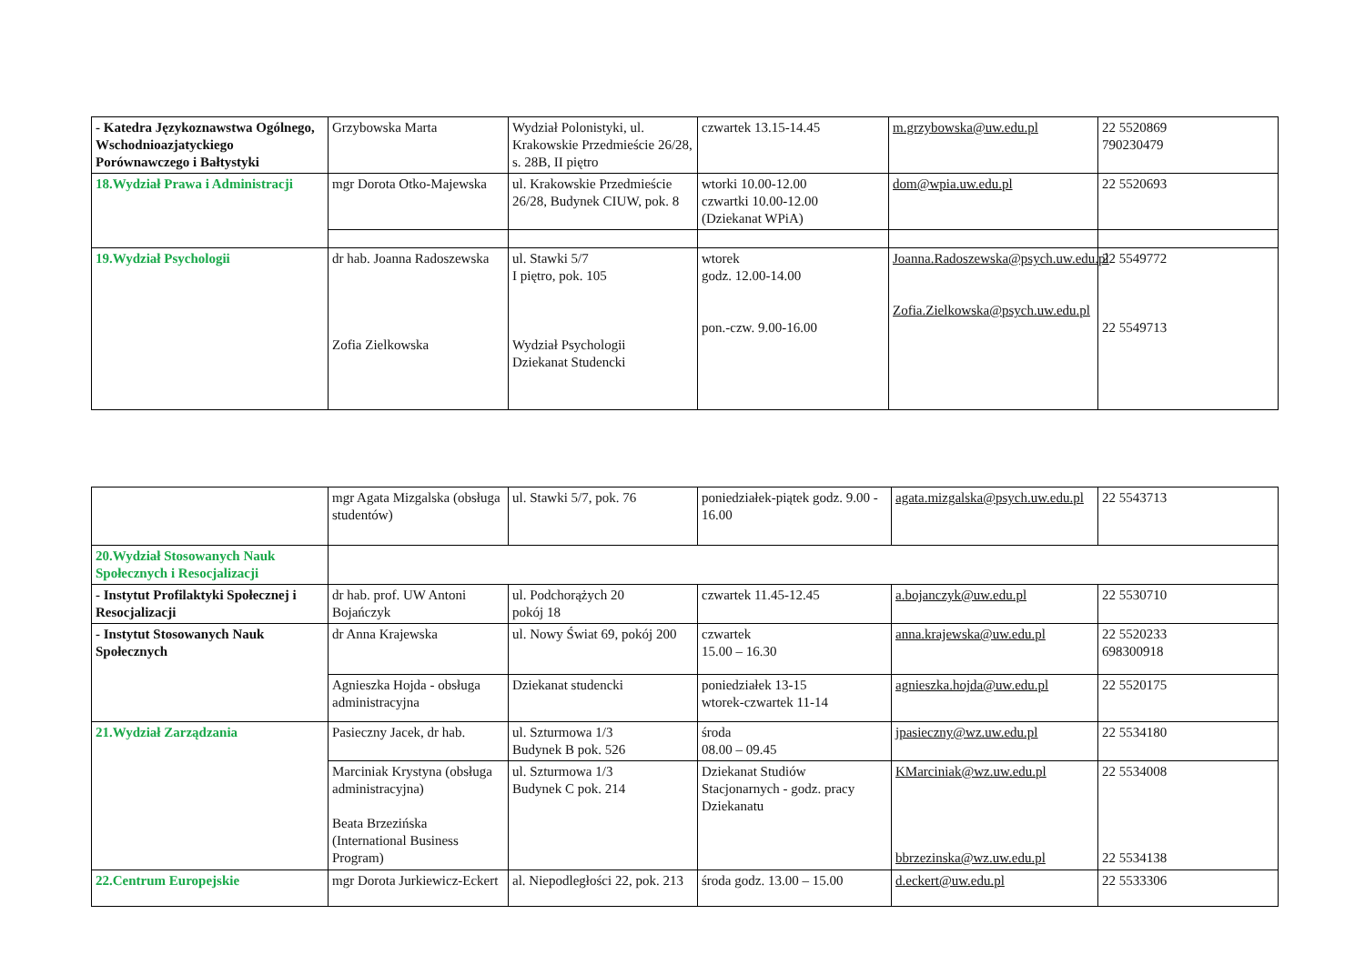| - Katedra Językoznawstwa Ogólnego, Wschodnioazjatyckiego Porównawczego i Bałtystyki | Grzybowska Marta | Wydział Polonistyki, ul. Krakowskie Przedmieście 26/28, s. 28B, II piętro | czwartek 13.15-14.45 | m.grzybowska@uw.edu.pl | 22 5520869 790230479 |
| 18.Wydział Prawa i Administracji | mgr Dorota Otko-Majewska | ul. Krakowskie Przedmieście 26/28, Budynek CIUW, pok. 8 | wtorki 10.00-12.00 czwartki 10.00-12.00 (Dziekanat WPiA) | dom@wpia.uw.edu.pl | 22 5520693 |
| 19.Wydział Psychologii | dr hab. Joanna Radoszewska Zofia Zielkowska | ul. Stawki 5/7 I piętro, pok. 105 Wydział Psychologii Dziekanat Studencki | wtorek godz. 12.00-14.00 pon.-czw. 9.00-16.00 | Joanna.Radoszewska@psych.uw.edu.pl Zofia.Zielkowska@psych.uw.edu.pl | 22 5549772 22 5549713 |
| | mgr Agata Mizgalska (obsługa studentów) | ul. Stawki 5/7, pok. 76 | poniedziałek-piątek godz. 9.00 - 16.00 | agata.mizgalska@psych.uw.edu.pl | 22 5543713 |
| 20.Wydział Stosowanych Nauk Społecznych i Resocjalizacji | | | | | |
| - Instytut Profilaktyki Społecznej i Resocjalizacji | dr hab. prof. UW Antoni Bojańczyk | ul. Podchorążych 20 pokój 18 | czwartek 11.45-12.45 | a.bojanczyk@uw.edu.pl | 22 5530710 |
| - Instytut Stosowanych Nauk Społecznych | dr Anna Krajewska | ul. Nowy Świat 69, pokój 200 | czwartek 15.00 – 16.30 | anna.krajewska@uw.edu.pl | 22 5520233 698300918 |
| | Agnieszka Hojda - obsługa administracyjna | Dziekanat studencki | poniedziałek 13-15 wtorek-czwartek 11-14 | agnieszka.hojda@uw.edu.pl | 22 5520175 |
| 21.Wydział Zarządzania | Pasieczny Jacek, dr hab. | ul. Szturmowa 1/3 Budynek B pok. 526 | środa 08.00 – 09.45 | jpasieczny@wz.uw.edu.pl | 22 5534180 |
| | Marciniak Krystyna (obsługa administracyjna) Beata Brzezińska (International Business Program) | ul. Szturmowa 1/3 Budynek C pok. 214 | Dziekanat Studiów Stacjonarnych - godz. pracy Dziekanatu | KMarciniak@wz.uw.edu.pl bbrzezinska@wz.uw.edu.pl | 22 5534008 22 5534138 |
| 22.Centrum Europejskie | mgr Dorota Jurkiewicz-Eckert | al. Niepodległości 22, pok. 213 | środa godz. 13.00 – 15.00 | d.eckert@uw.edu.pl | 22 5533306 |